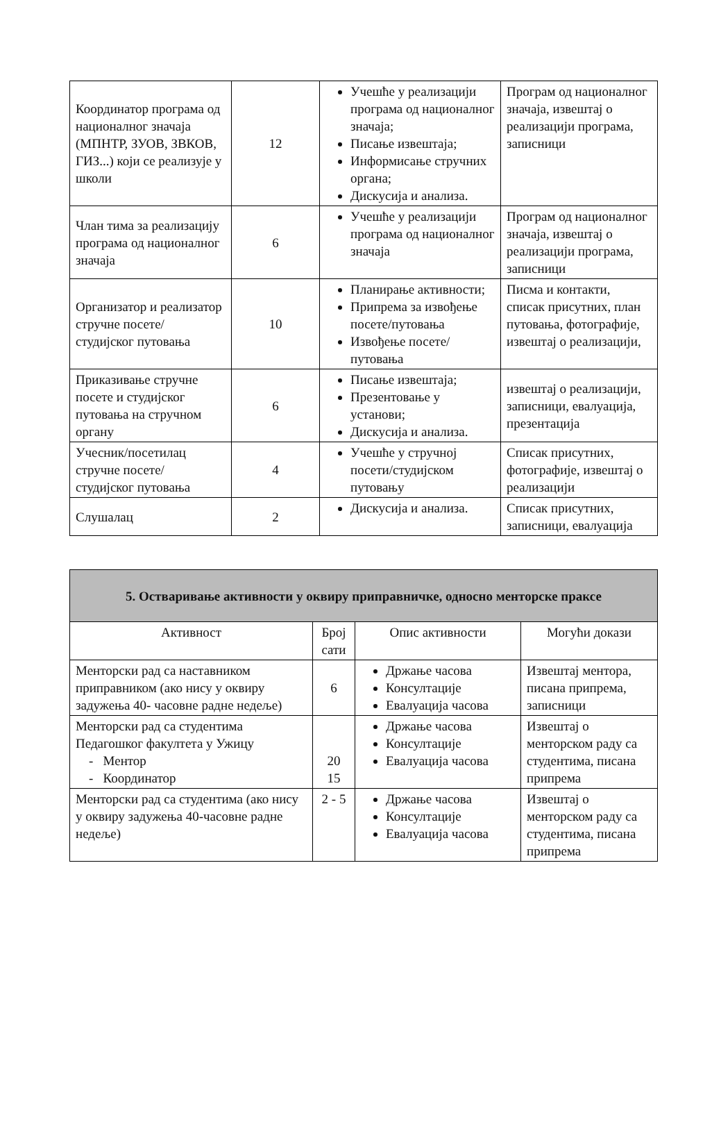| Координатор програма од националног значаја (МПНТР, ЗУОВ, ЗВКОВ, ГИЗ...) који се реализује у школи | 12 | Учешће у реализацији програма од националног значаја; Писање извештаја; Информисање стручних органа; Дискусија и анализа. | Програм од националног значаја, извештај о реализацији програма, записници |
| Члан тима за реализацију програма од националног значаја | 6 | Учешће у реализацији програма од националног значаја | Програм од националног значаја, извештај о реализацији програма, записници |
| Организатор и реализатор стручне посете/ студијског путовања | 10 | Планирање активности; Припрема за извођење посете/путовања Извођење посете/путовања | Писма и контакти, списак присутних, план путовања, фотографије, извештај о реализацији, |
| Приказивање стручне посете и студијског путовања на стручном органу | 6 | Писање извештаја; Презентовање у установи; Дискусија и анализа. | извештај о реализацији, записници, евалуација, презентација |
| Учесник/посетилац стручне посете/ студијског путовања | 4 | Учешће у стручној посети/студијском путовању | Списак присутних, фотографије, извештај о реализацији |
| Слушалац | 2 | Дискусија и анализа. | Списак присутних, записници, евалуација |
| 5. Остваривање активности у оквиру приправничке, односно менторске праксе | | | |
| --- | --- | --- | --- |
| Активност | Број сати | Опис активности | Могући докази |
| Менторски рад са наставником приправником (ако нису у оквиру задужења 40- часовне радне недеље) | 6 | Држање часова Консултације Евалуација часова | Извештај ментора, писана припрема, записници |
| Менторски рад са студентима Педагошког факултета у Ужицу - Ментор - Координатор | 20 15 | Држање часова Консултације Евалуација часова | Извештај о менторском раду са студентима, писана припрема |
| Менторски рад са студентима (ако нису у оквиру задужења 40-часовне радне недеље) | 2 - 5 | Држање часова Консултације Евалуација часова | Извештај о менторском раду са студентима, писана припрема |